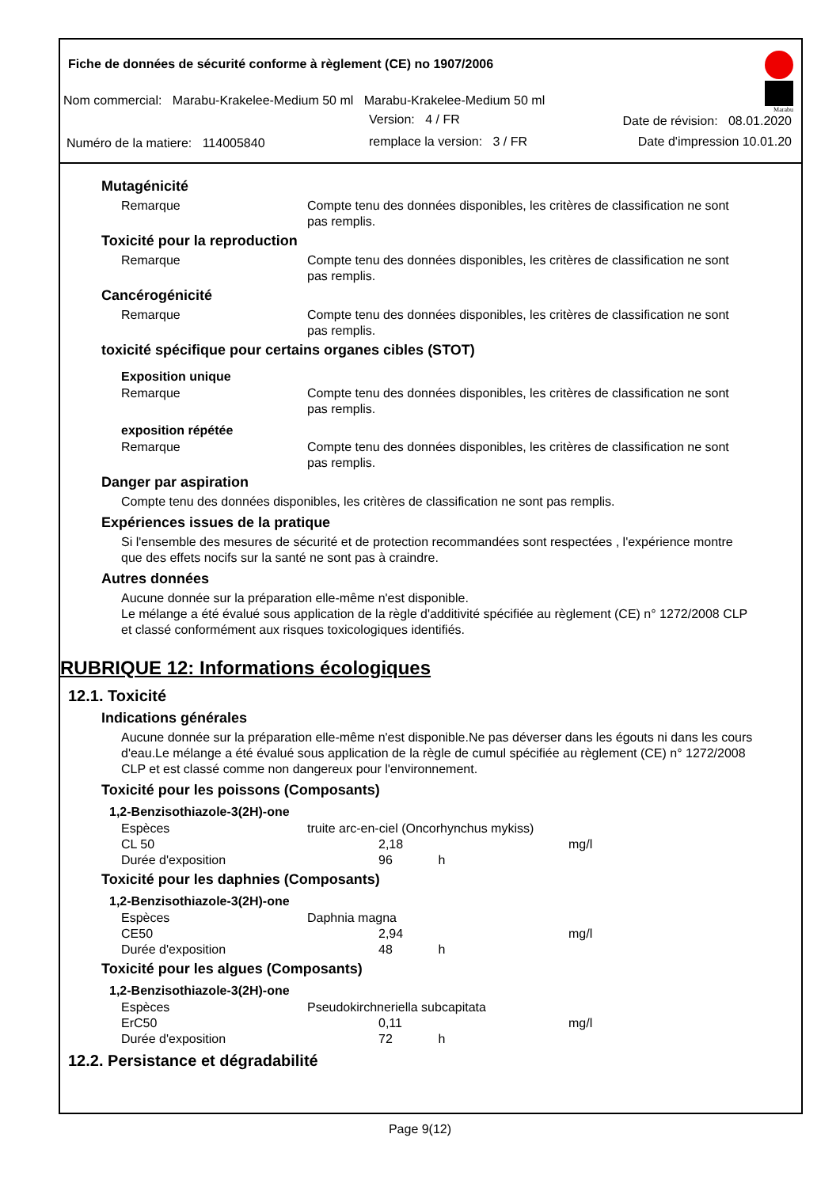Fiche de données de sécurité conforme à règlement (CE) no 1907/2006
Nom commercial: Marabu-Krakelee-Medium 50 ml Marabu-Krakelee-Medium 50 ml
Version: 4 / FR Date de révision: 08.01.2020
Numéro de la matiere: 114005840
remplace la version: 3 / FR Date d'impression 10.01.20
Marabu
Mutagénicité
Remarque Compte tenu des données disponibles, les critères de classification ne sont pas remplis.
Toxicité pour la reproduction
Remarque Compte tenu des données disponibles, les critères de classification ne sont pas remplis.
Cancérogénicité
Remarque Compte tenu des données disponibles, les critères de classification ne sont pas remplis.
toxicité spécifique pour certains organes cibles (STOT)
Exposition unique
Remarque Compte tenu des données disponibles, les critères de classification ne sont pas remplis.
exposition répétée
Remarque Compte tenu des données disponibles, les critères de classification ne sont pas remplis.
Danger par aspiration
Compte tenu des données disponibles, les critères de classification ne sont pas remplis.
Expériences issues de la pratique
Si l'ensemble des mesures de sécurité et de protection recommandées sont respectées , l'expérience montre que des effets nocifs sur la santé ne sont pas à craindre.
Autres données
Aucune donnée sur la préparation elle-même n'est disponible.
Le mélange a été évalué sous application de la règle d'additivité spécifiée au règlement (CE) n° 1272/2008 CLP et classé conformément aux risques toxicologiques identifiés.
RUBRIQUE 12: Informations écologiques
12.1. Toxicité
Indications générales
Aucune donnée sur la préparation elle-même n'est disponible.Ne pas déverser dans les égouts ni dans les cours d'eau.Le mélange a été évalué sous application de la règle de cumul spécifiée au règlement (CE) n° 1272/2008 CLP et est classé comme non dangereux pour l'environnement.
Toxicité pour les poissons (Composants)
1,2-Benzisothiazole-3(2H)-one
| Espèces | truite arc-en-ciel (Oncorhynchus mykiss) | | |
| CL 50 | | 2,18 | mg/l |
| Durée d'exposition | | 96 h | |
Toxicité pour les daphnies (Composants)
1,2-Benzisothiazole-3(2H)-one
| Espèces | Daphnia magna | | |
| CE50 | | 2,94 | mg/l |
| Durée d'exposition | | 48 h | |
Toxicité pour les algues (Composants)
1,2-Benzisothiazole-3(2H)-one
| Espèces | Pseudokirchneriella subcapitata | | |
| ErC50 | | 0,11 | mg/l |
| Durée d'exposition | | 72 h | |
12.2. Persistance et dégradabilité
Page 9(12)